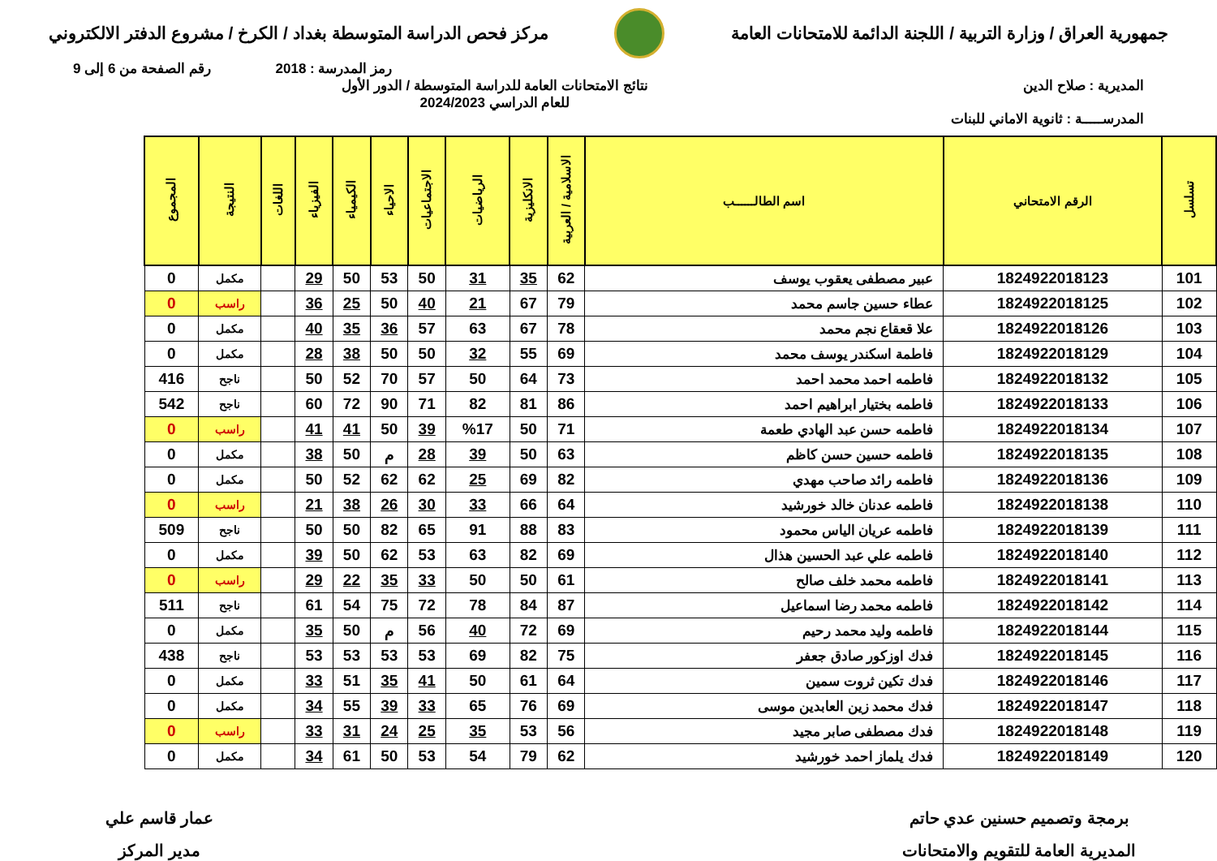جمهورية العراق / وزارة التربية / اللجنة الدائمة للامتحانات العامة
مركز فحص الدراسة المتوسطة بغداد / الكرخ / مشروع الدفتر الالكتروني
رمز المدرسة : 2018 رقم الصفحة من 6 إلى 9
المديرية : صلاح الدين
المدرســـــة : ثانوية الاماني للبنات
نتائج الامتحانات العامة للدراسة المتوسطة / الدور الأول
للعام الدراسي 2024/2023
| تسلسل | الرقم الامتحاني | اسم الطالــــــب | الاسلامية / العربية | الانكليزية | الرياضيات | الاجتماعيات | الاحياء | الكيمياء | الفيزياء | اللغات | النتيجة | المجموع |
| --- | --- | --- | --- | --- | --- | --- | --- | --- | --- | --- | --- | --- |
| 101 | 1824922018123 | عبير مصطفى يعقوب يوسف | 62 | 35 | 31 | 50 | 53 | 50 | 29 | | مكمل | 0 |
| 102 | 1824922018125 | عطاء حسين جاسم محمد | 79 | 67 | 21 | 40 | 50 | 25 | 36 | | راسب | 0 |
| 103 | 1824922018126 | علا قعقاع نجم محمد | 78 | 67 | 63 | 57 | 36 | 35 | 40 | | مكمل | 0 |
| 104 | 1824922018129 | فاطمة اسكندر يوسف محمد | 69 | 55 | 32 | 50 | 50 | 38 | 28 | | مكمل | 0 |
| 105 | 1824922018132 | فاطمه احمد محمد احمد | 73 | 64 | 50 | 57 | 70 | 52 | 50 | | ناجح | 416 |
| 106 | 1824922018133 | فاطمه بختيار ابراهيم احمد | 86 | 81 | 82 | 71 | 90 | 72 | 60 | | ناجح | 542 |
| 107 | 1824922018134 | فاطمه حسن عبد الهادي طعمة | 71 | 50 | %17 | 39 | 50 | 41 | 41 | | راسب | 0 |
| 108 | 1824922018135 | فاطمه حسين حسن كاظم | 63 | 50 | 39 | 28 | م | 50 | 38 | | مكمل | 0 |
| 109 | 1824922018136 | فاطمه رائد صاحب مهدي | 82 | 69 | 25 | 62 | 62 | 52 | 50 | | مكمل | 0 |
| 110 | 1824922018138 | فاطمه عدنان خالد خورشيد | 64 | 66 | 33 | 30 | 26 | 38 | 21 | | راسب | 0 |
| 111 | 1824922018139 | فاطمه عريان الياس محمود | 83 | 88 | 91 | 65 | 82 | 50 | 50 | | ناجح | 509 |
| 112 | 1824922018140 | فاطمه علي عبد الحسين هذال | 69 | 82 | 63 | 53 | 62 | 50 | 39 | | مكمل | 0 |
| 113 | 1824922018141 | فاطمه محمد خلف صالح | 61 | 50 | 50 | 33 | 35 | 22 | 29 | | راسب | 0 |
| 114 | 1824922018142 | فاطمه محمد رضا اسماعيل | 87 | 84 | 78 | 72 | 75 | 54 | 61 | | ناجح | 511 |
| 115 | 1824922018144 | فاطمه وليد محمد رحيم | 69 | 72 | 40 | 56 | م | 50 | 35 | | مكمل | 0 |
| 116 | 1824922018145 | فدك اوزكور صادق جعفر | 75 | 82 | 69 | 53 | 53 | 53 | 53 | | ناجح | 438 |
| 117 | 1824922018146 | فدك تكين ثروت سمين | 64 | 61 | 50 | 41 | 35 | 51 | 33 | | مكمل | 0 |
| 118 | 1824922018147 | فدك محمد زين العابدين موسى | 69 | 76 | 65 | 33 | 39 | 55 | 34 | | مكمل | 0 |
| 119 | 1824922018148 | فدك مصطفى صابر مجيد | 56 | 53 | 35 | 25 | 24 | 31 | 33 | | راسب | 0 |
| 120 | 1824922018149 | فدك يلماز احمد خورشيد | 62 | 79 | 54 | 53 | 50 | 61 | 34 | | مكمل | 0 |
برمجة وتصميم حسنين عدي حاتم
المديرية العامة للتقويم والامتحانات
عمار قاسم علي
مدير المركز